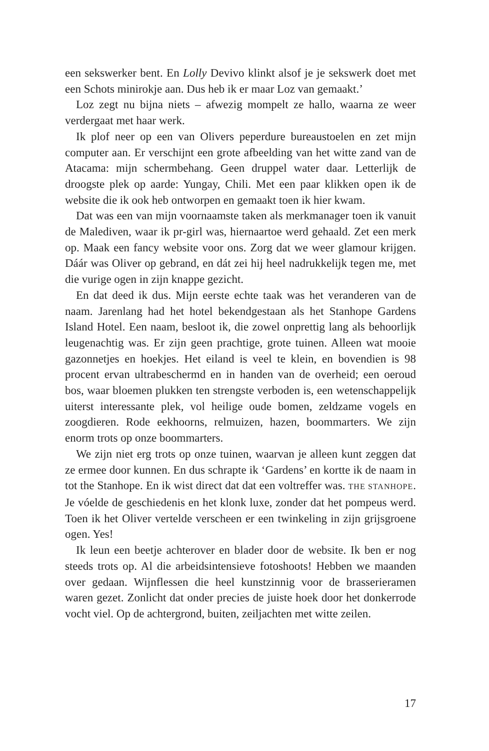een sekswerker bent. En Lolly Devivo klinkt alsof je je sekswerk doet met een Schots minirokje aan. Dus heb ik er maar Loz van gemaakt.’
Loz zegt nu bijna niets – afwezig mompelt ze hallo, waarna ze weer verdergaat met haar werk.
Ik plof neer op een van Olivers peperdure bureaustoelen en zet mijn computer aan. Er verschijnt een grote afbeelding van het witte zand van de Atacama: mijn schermbehang. Geen druppel water daar. Letterlijk de droogste plek op aarde: Yungay, Chili. Met een paar klikken open ik de website die ik ook heb ontworpen en gemaakt toen ik hier kwam.
Dat was een van mijn voornaamste taken als merkmanager toen ik vanuit de Malediven, waar ik pr-girl was, hiernaartoe werd gehaald. Zet een merk op. Maak een fancy website voor ons. Zorg dat we weer glamour krijgen. Dáár was Oliver op gebrand, en dát zei hij heel nadrukkelijk tegen me, met die vurige ogen in zijn knappe gezicht.
En dat deed ik dus. Mijn eerste echte taak was het veranderen van de naam. Jarenlang had het hotel bekendgestaan als het Stanhope Gardens Island Hotel. Een naam, besloot ik, die zowel onprettig lang als behoorlijk leugenachtig was. Er zijn geen prachtige, grote tuinen. Alleen wat mooie gazonnetjes en hoekjes. Het eiland is veel te klein, en bovendien is 98 procent ervan ultrabeschermd en in handen van de overheid; een oeroud bos, waar bloemen plukken ten strengste verboden is, een wetenschappelijk uiterst interessante plek, vol heilige oude bomen, zeldzame vogels en zoogdieren. Rode eekhoorns, relmuizen, hazen, boommarters. We zijn enorm trots op onze boommarters.
We zijn niet erg trots op onze tuinen, waarvan je alleen kunt zeggen dat ze ermee door kunnen. En dus schrapte ik ‘Gardens’ en kortte ik de naam in tot the Stanhope. En ik wist direct dat dat een voltreffer was. THE STANHOPE. Je vóelde de geschiedenis en het klonk luxe, zonder dat het pompeus werd. Toen ik het Oliver vertelde verscheen er een twinkeling in zijn grijsgroene ogen. Yes!
Ik leun een beetje achterover en blader door de website. Ik ben er nog steeds trots op. Al die arbeidsintensieve fotoshoots! Hebben we maanden over gedaan. Wijnflessen die heel kunstzinnig voor de brasserieramen waren gezet. Zonlicht dat onder precies de juiste hoek door het donkerrode vocht viel. Op de achtergrond, buiten, zeiljachten met witte zeilen.
17